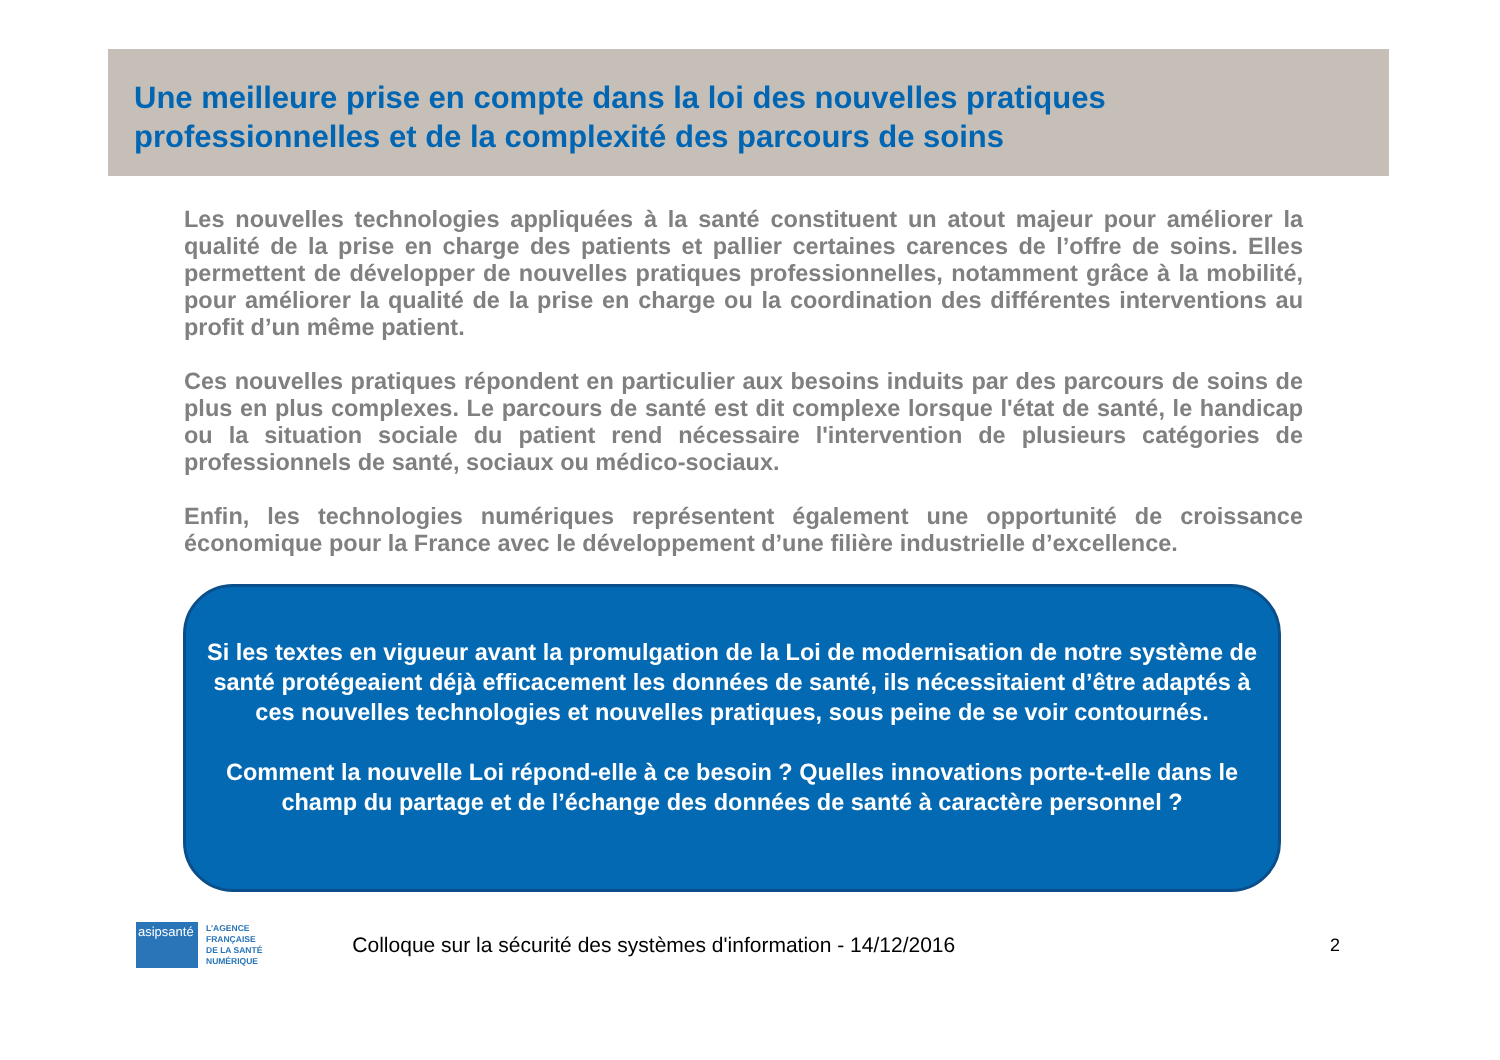Une meilleure prise en compte dans la loi des nouvelles pratiques
professionnelles et de la complexité des parcours de soins
Les nouvelles technologies appliquées à la santé constituent un atout majeur pour améliorer la qualité de la prise en charge des patients et pallier certaines carences de l’offre de soins. Elles permettent de développer de nouvelles pratiques professionnelles, notamment grâce à la mobilité, pour améliorer la qualité de la prise en charge ou la coordination des différentes interventions au profit d’un même patient.
Ces nouvelles pratiques répondent en particulier aux besoins induits par des parcours de soins de plus en plus complexes. Le parcours de santé est dit complexe lorsque l'état de santé, le handicap ou la situation sociale du patient rend nécessaire l'intervention de plusieurs catégories de professionnels de santé, sociaux ou médico-sociaux.
Enfin, les technologies numériques représentent également une opportunité de croissance économique pour la France avec le développement d’une filière industrielle d’excellence.
Si les textes en vigueur avant la promulgation de la Loi de modernisation de notre système de santé protégeaient déjà efficacement les données de santé, ils nécessitaient d’être adaptés à ces nouvelles technologies et nouvelles pratiques, sous peine de se voir contournés.
Comment la nouvelle Loi répond-elle à ce besoin ? Quelles innovations porte-t-elle dans le champ du partage et de l’échange des données de santé à caractère personnel ?
asipsanté
L’AGENCE
FRANÇAISE
DE LA SANTÉ
NUMÉRIQUE
Colloque sur la sécurité des systèmes d'information - 14/12/2016
2